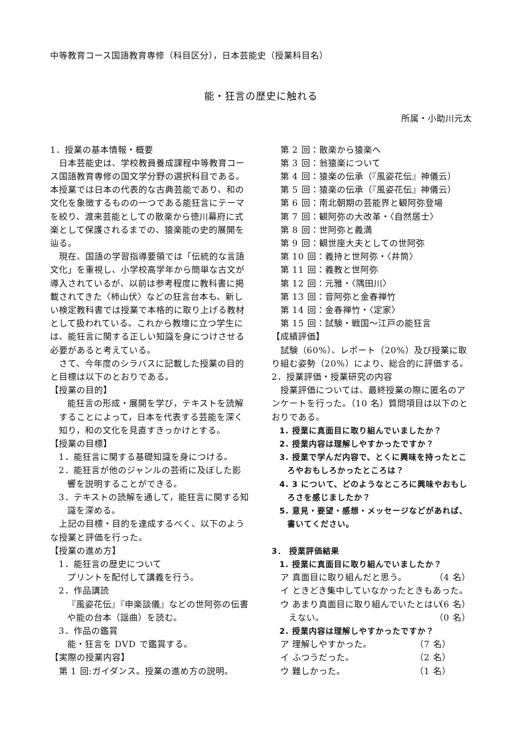中等教育コース国語教育専修（科目区分），日本芸能史（授業科目名）
能・狂言の歴史に触れる
所属・小助川元太
1．授業の基本情報・概要
日本芸能史は、学校教員養成課程中等教育コース国語教育専修の国文学分野の選択科目である。本授業では日本の代表的な古典芸能であり、和の文化を象徴するものの一つである能狂言にテーマを絞り、渡来芸能としての散楽から徳川幕府に式楽として保護されるまでの、猿楽能の史的展開を辿る。
現在、国語の学習指導要領では「伝統的な言語文化」を重視し、小学校高学年から簡単な古文が導入されているが、以前は参考程度に教科書に掲載されてきた〈柿山伏〉などの狂言台本も、新しい検定教科書では授業で本格的に取り上げる教材として扱われている。これから教壇に立つ学生には、能狂言に関する正しい知識を身につけさせる必要があると考えている。
さて、今年度のシラバスに記載した授業の目的と目標は以下のとおりである。
【授業の目的】
能狂言の形成・展開を学び，テキストを読解することによって，日本を代表する芸能を深く知り，和の文化を見直すきっかけとする。
【授業の目標】
1．能狂言に関する基礎知識を身につける。
2．能狂言が他のジャンルの芸術に及ぼした影響を説明することができる。
3．テキストの読解を通して，能狂言に関する知識を深める。
上記の目標・目的を達成するべく、以下のような授業と評価を行った。
【授業の進め方】
1．能狂言の歴史について
プリントを配付して講義を行う。
2．作品講読
『風姿花伝』『申楽談儀』などの世阿弥の伝書や能の台本（謡曲）を読む。
3．作品の鑑賞
能・狂言を DVD で鑑賞する。
【実際の授業内容】
第 1 回:ガイダンス。授業の進め方の説明。
第 2 回：散楽から猿楽へ
第 3 回：翁猿楽について
第 4 回：猿楽の伝承（『風姿花伝』神儀云）
第 5 回：猿楽の伝承（『風姿花伝』神儀云）
第 6 回：南北朝期の芸能界と観阿弥登場
第 7 回：観阿弥の大改革・〈自然居士〉
第 8 回：世阿弥と義満
第 9 回：観世座大夫としての世阿弥
第 10 回：義持と世阿弥・〈井筒〉
第 11 回：義教と世阿弥
第 12 回：元雅・〈隅田川〉
第 13 回：音阿弥と金春禅竹
第 14 回：金春禅竹・〈定家〉
第 15 回：試験・戦国〜江戸の能狂言
【成績評価】
試験（60%）、レポート（20%）及び授業に取り組む姿勢（20%）により、総合的に評価する。
2．授業評価・授業研究の内容
授業評価については、最終授業の際に匿名のアンケートを行った。（10 名）質問項目は以下のとおりである。
1. 授業に真面目に取り組んでいましたか？
2. 授業内容は理解しやすかったですか？
3. 授業で学んだ内容で、とくに興味を持ったところやおもしろかったところは？
4. 3 について、どのようなところに興味やおもしろさを感じましたか？
5. 意見・要望・感想・メッセージなどがあれば、書いてください。
3． 授業評価結果
1. 授業に真面目に取り組んでいましたか？
ア 真面目に取り組んだと思う。 （4 名）
イ ときどき集中していなかったときもあった。 （6 名）
ウ あまり真面目に取り組んでいたとはいえない。 （0 名）
2. 授業内容は理解しやすかったですか？
ア 理解しやすかった。 （7 名）
イ ふつうだった。 （2 名）
ウ 難しかった。 （1 名）